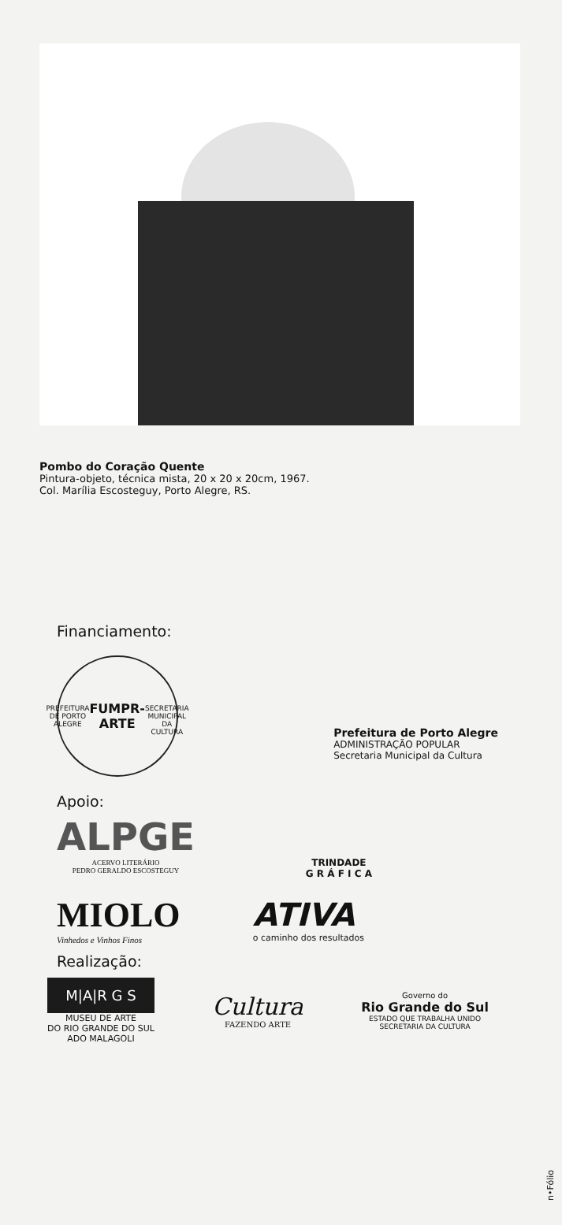Pombo do Coração Quente
Pintura-objeto, técnica mista, 20 x 20 x 20cm, 1967.
Col. Marília Escosteguy, Porto Alegre, RS.
Financiamento:
PREFEITURA DE PORTO ALEGRE
FUMPR-ARTE
SECRETARIA MUNICIPAL DA CULTURA
Prefeitura de Porto Alegre
ADMINISTRAÇÃO POPULAR
Secretaria Municipal da Cultura
Apoio:
ALPGE
ACERVO LITERÁRIO
PEDRO GERALDO ESCOSTEGUY
TRINDADE
G R Á F I C A
MIOLO
Vinhedos e Vinhos Finos
ATIVA
o caminho dos resultados
Realização:
M|A|R G S
MUSEU DE ARTE
DO RIO GRANDE DO SUL
ADO MALAGOLI
Cultura
FAZENDO ARTE
Governo do
Rio Grande do Sul
ESTADO QUE TRABALHA UNIDO
SECRETARIA DA CULTURA
n•Fólio